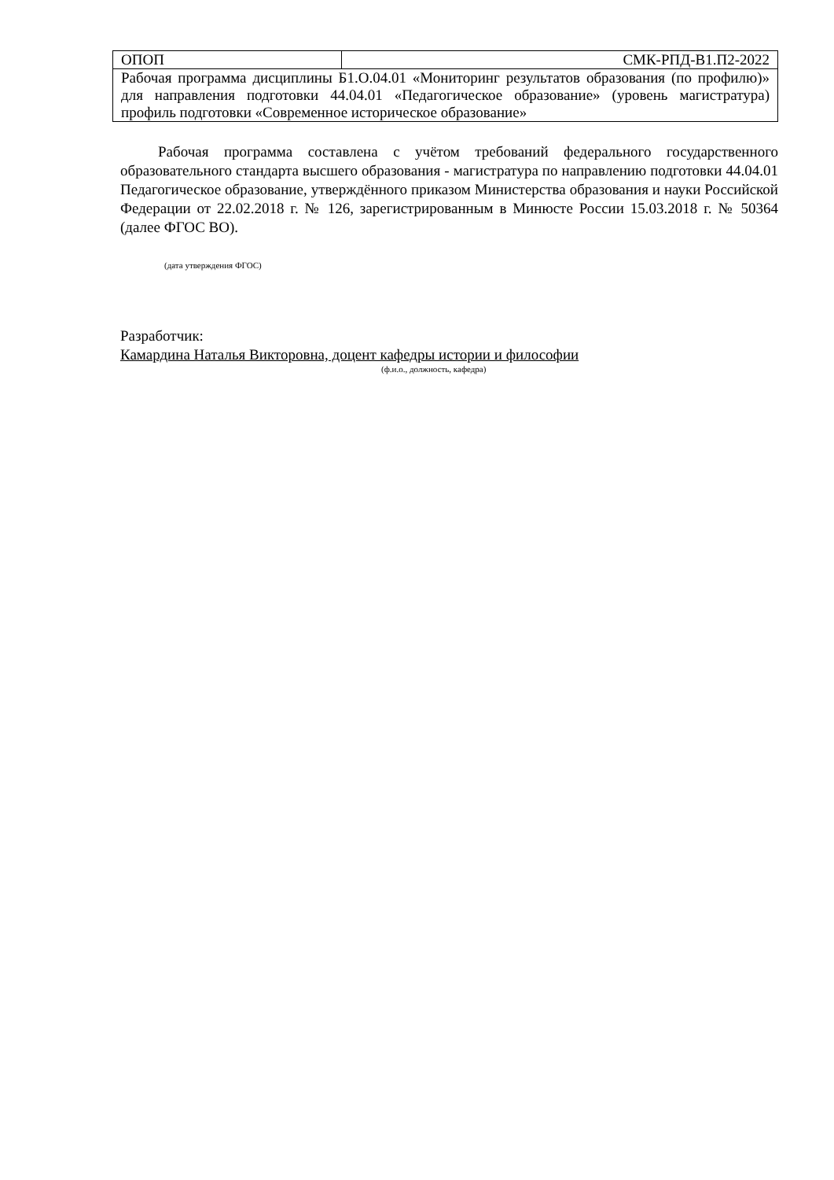| ОПОП | СМК-РПД-В1.П2-2022 |
| Рабочая программа дисциплины Б1.О.04.01 «Мониторинг результатов образования (по профилю)» для направления подготовки 44.04.01 «Педагогическое образование» (уровень магистратура) профиль подготовки «Современное историческое образование» | |
Рабочая программа составлена с учётом требований федерального государственного образовательного стандарта высшего образования - магистратура по направлению подготовки 44.04.01 Педагогическое образование, утверждённого приказом Министерства образования и науки Российской Федерации от 22.02.2018 г. № 126, зарегистрированным в Минюсте России 15.03.2018 г. № 50364 (далее ФГОС ВО).
(дата утверждения ФГОС)
Разработчик:
Камардина Наталья Викторовна, доцент кафедры истории и философии
(ф.и.о., должность, кафедра)